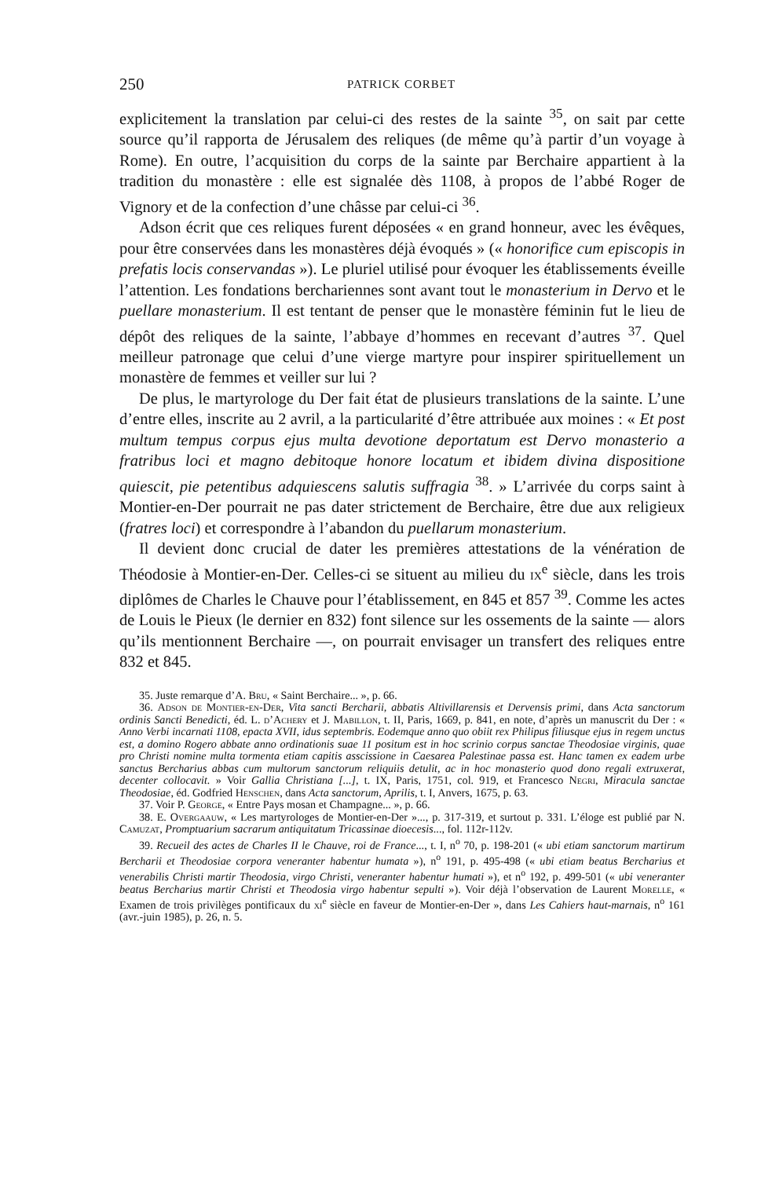250 PATRICK CORBET
explicitement la translation par celui-ci des restes de la sainte <sup>35</sup>, on sait par cette source qu’il rapporta de Jérusalem des reliques (de même qu’à partir d’un voyage à Rome). En outre, l’acquisition du corps de la sainte par Berchaire appartient à la tradition du monastère : elle est signalée dès 1108, à propos de l’abbé Roger de Vignory et de la confection d’une châsse par celui-ci <sup>36</sup>.
Adson écrit que ces reliques furent déposées « en grand honneur, avec les évêques, pour être conservées dans les monastères déjà évoqués » (« honorifice cum episcopis in prefatis locis conservandas »). Le pluriel utilisé pour évoquer les établissements éveille l’attention. Les fondations berchariennes sont avant tout le monasterium in Dervo et le puellare monasterium. Il est tentant de penser que le monastère féminin fut le lieu de dépôt des reliques de la sainte, l’abbaye d’hommes en recevant d’autres <sup>37</sup>. Quel meilleur patronage que celui d’une vierge martyre pour inspirer spirituellement un monastère de femmes et veiller sur lui ?
De plus, le martyrologe du Der fait état de plusieurs translations de la sainte. L’une d’entre elles, inscrite au 2 avril, a la particularité d’être attribuée aux moines : « Et post multum tempus corpus ejus multa devotione deportatum est Dervo monasterio a fratribus loci et magno debitoque honore locatum et ibidem divina dispositione quiescit, pie petentibus adquiescens salutis suffragia <sup>38</sup>. » L’arrivée du corps saint à Montier-en-Der pourrait ne pas dater strictement de Berchaire, être due aux religieux (fratres loci) et correspondre à l’abandon du puellarum monasterium.
Il devient donc crucial de dater les premières attestations de la vénération de Théodosie à Montier-en-Der. Celles-ci se situent au milieu du ix<sup>e</sup> siècle, dans les trois diplômes de Charles le Chauve pour l’établissement, en 845 et 857 <sup>39</sup>. Comme les actes de Louis le Pieux (le dernier en 832) font silence sur les ossements de la sainte — alors qu’ils mentionnent Berchaire —, on pourrait envisager un transfert des reliques entre 832 et 845.
35. Juste remarque d’A. Bru, « Saint Berchaire... », p. 66.
36. Adson de Montier-en-Der, Vita sancti Bercharii, abbatis Altivillarensis et Dervensis primi, dans Acta sanctorum ordinis Sancti Benedicti, éd. L. d’Achery et J. Mabillon, t. II, Paris, 1669, p. 841, en note, d’après un manuscrit du Der : « Anno Verbi incarnati 1108, epacta XVII, idus septembris. Eodemque anno quo obiit rex Philipus filiusque ejus in regem unctus est, a domino Rogero abbate anno ordinationis suae 11 positum est in hoc scrinio corpus sanctae Theodosiae virginis, quae pro Christi nomine multa tormenta etiam capitis asscissione in Caesarea Palestinae passa est. Hanc tamen ex eadem urbe sanctus Bercharius abbas cum multorum sanctorum reliquiis detulit, ac in hoc monasterio quod dono regali extruxerat, decenter collocavit. » Voir Gallia Christiana [...], t. IX, Paris, 1751, col. 919, et Francesco Negri, Miracula sanctae Theodosiae, éd. Godfried Henschen, dans Acta sanctorum, Aprilis, t. I, Anvers, 1675, p. 63.
37. Voir P. George, « Entre Pays mosan et Champagne... », p. 66.
38. E. Overgaauw, « Les martyrologes de Montier-en-Der »..., p. 317-319, et surtout p. 331. L’éloge est publié par N. Camuzat, Promptuarium sacrarum antiquitatum Tricassinae dioecesis..., fol. 112r-112v.
39. Recueil des actes de Charles II le Chauve, roi de France..., t. I, n<sup>o</sup> 70, p. 198-201 (« ubi etiam sanctorum martirum Bercharii et Theodosiae corpora veneranter habentur humata »), n<sup>o</sup> 191, p. 495-498 (« ubi etiam beatus Bercharius et venerabilis Christi martir Theodosia, virgo Christi, veneranter habentur humati »), et n<sup>o</sup> 192, p. 499-501 (« ubi veneranter beatus Bercharius martir Christi et Theodosia virgo habentur sepulti »). Voir déjà l’observation de Laurent Morelle, « Examen de trois privilèges pontificaux du xi<sup>e</sup> siècle en faveur de Montier-en-Der », dans Les Cahiers haut-marnais, n<sup>o</sup> 161 (avr.-juin 1985), p. 26, n. 5.